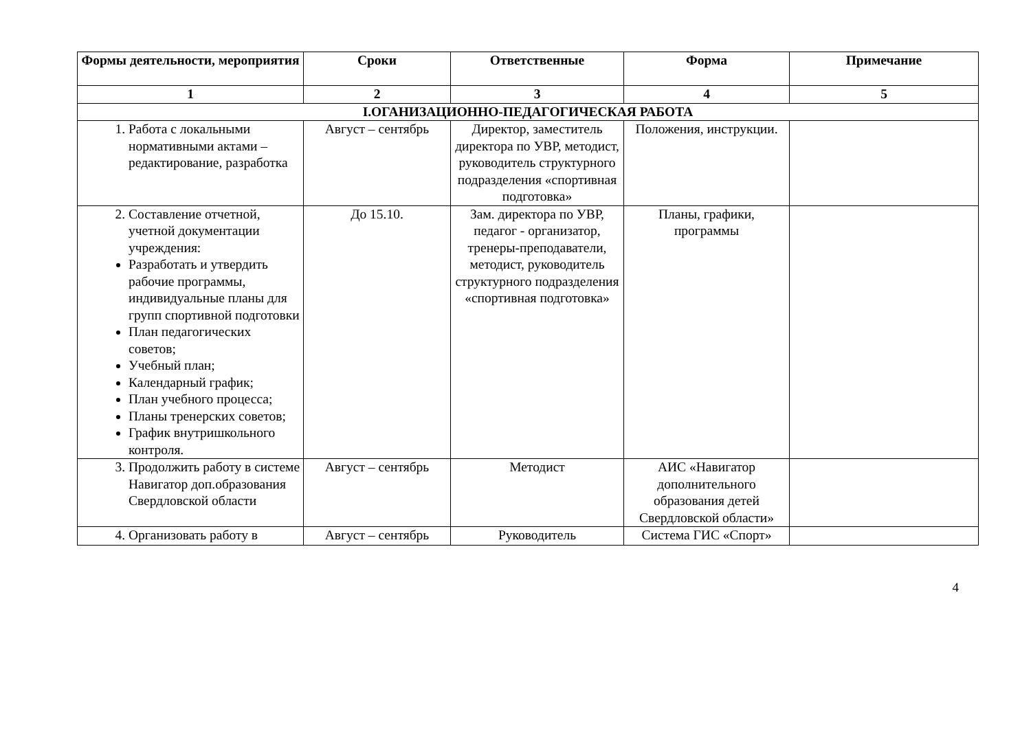| Формы деятельности, мероприятия | Сроки | Ответственные | Форма | Примечание |
| --- | --- | --- | --- | --- |
| 1 | 2 | 3 | 4 | 5 |
| I.ОГАНИЗАЦИОННО-ПЕДАГОГИЧЕСКАЯ РАБОТА | | | | |
| 1. Работа с локальными нормативными актами – редактирование, разработка | Август – сентябрь | Директор, заместитель директора по УВР, методист, руководитель структурного подразделения «спортивная подготовка» | Положения, инструкции. | |
| 2. Составление отчетной, учетной документации учреждения: Разработать и утвердить рабочие программы, индивидуальные планы для групп спортивной подготовки План педагогических советов; Учебный план; Календарный график; План учебного процесса; Планы тренерских советов; График внутришкольного контроля. | До 15.10. | Зам. директора по УВР, педагог - организатор, тренеры-преподаватели, методист, руководитель структурного подразделения «спортивная подготовка» | Планы, графики, программы | |
| 3. Продолжить работу в системе Навигатор доп.образования Свердловской области | Август – сентябрь | Методист | АИС «Навигатор дополнительного образования детей Свердловской области» | |
| 4. Организовать работу в | Август – сентябрь | Руководитель | Система ГИС «Спорт» | |
4